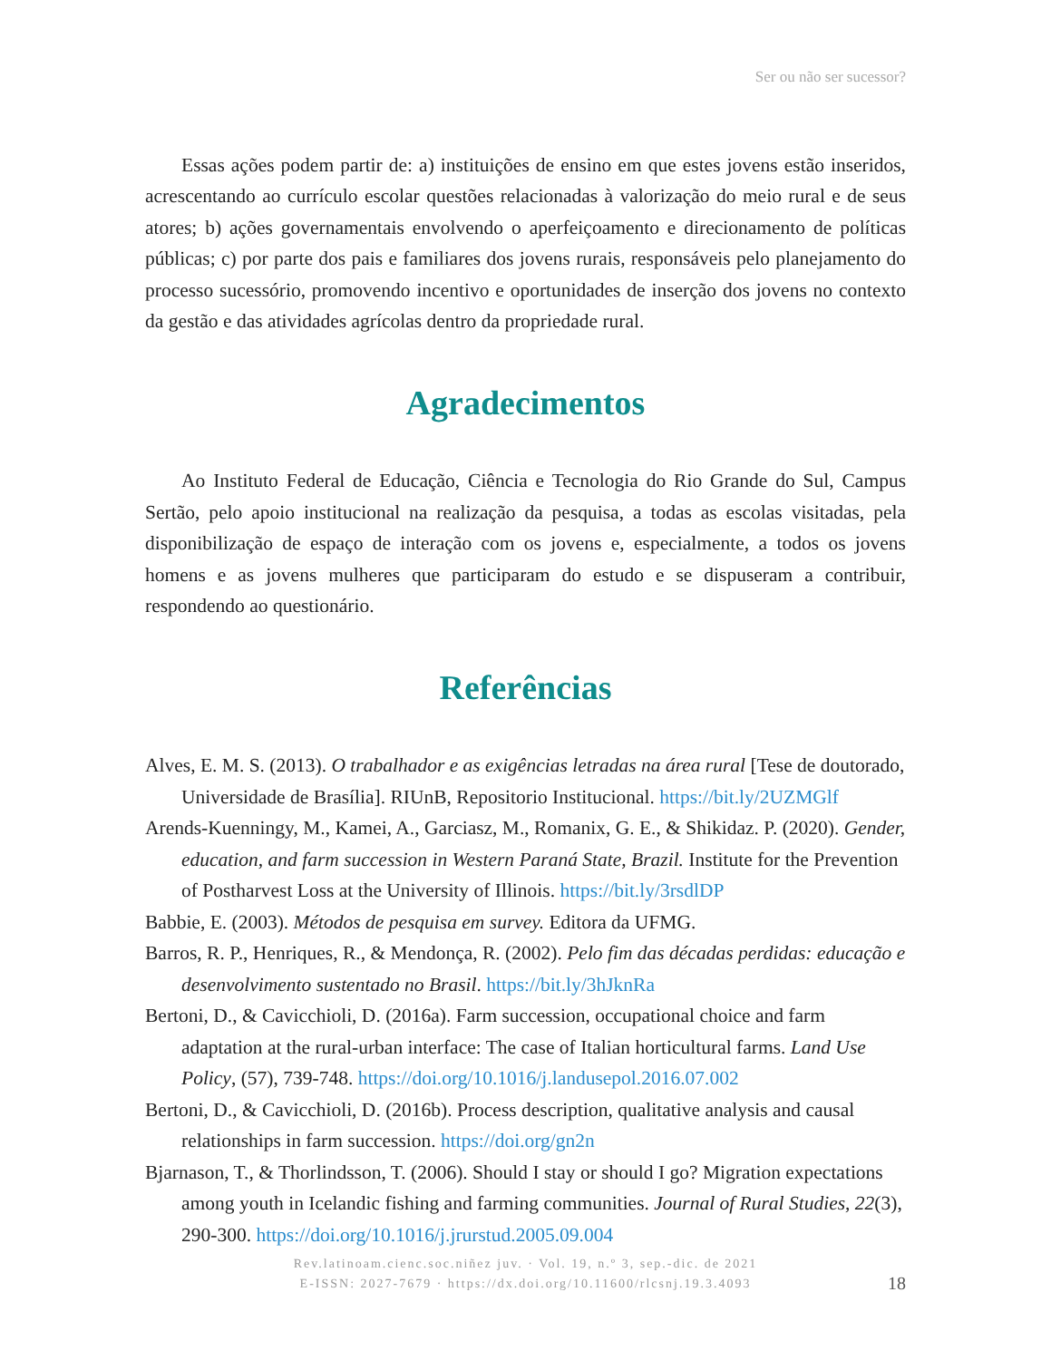Ser ou não ser sucessor?
Essas ações podem partir de: a) instituições de ensino em que estes jovens estão inseridos, acrescentando ao currículo escolar questões relacionadas à valorização do meio rural e de seus atores; b) ações governamentais envolvendo o aperfeiçoamento e direcionamento de políticas públicas; c) por parte dos pais e familiares dos jovens rurais, responsáveis pelo planejamento do processo sucessório, promovendo incentivo e oportunidades de inserção dos jovens no contexto da gestão e das atividades agrícolas dentro da propriedade rural.
Agradecimentos
Ao Instituto Federal de Educação, Ciência e Tecnologia do Rio Grande do Sul, Campus Sertão, pelo apoio institucional na realização da pesquisa, a todas as escolas visitadas, pela disponibilização de espaço de interação com os jovens e, especialmente, a todos os jovens homens e as jovens mulheres que participaram do estudo e se dispuseram a contribuir, respondendo ao questionário.
Referências
Alves, E. M. S. (2013). O trabalhador e as exigências letradas na área rural [Tese de doutorado, Universidade de Brasília]. RIUnB, Repositorio Institucional. https://bit.ly/2UZMGlf
Arends-Kuenningy, M., Kamei, A., Garciasz, M., Romanix, G. E., & Shikidaz. P. (2020). Gender, education, and farm succession in Western Paraná State, Brazil. Institute for the Prevention of Postharvest Loss at the University of Illinois. https://bit.ly/3rsdlDP
Babbie, E. (2003). Métodos de pesquisa em survey. Editora da UFMG.
Barros, R. P., Henriques, R., & Mendonça, R. (2002). Pelo fim das décadas perdidas: educação e desenvolvimento sustentado no Brasil. https://bit.ly/3hJknRa
Bertoni, D., & Cavicchioli, D. (2016a). Farm succession, occupational choice and farm adaptation at the rural-urban interface: The case of Italian horticultural farms. Land Use Policy, (57), 739-748. https://doi.org/10.1016/j.landusepol.2016.07.002
Bertoni, D., & Cavicchioli, D. (2016b). Process description, qualitative analysis and causal relationships in farm succession. https://doi.org/gn2n
Bjarnason, T., & Thorlindsson, T. (2006). Should I stay or should I go? Migration expectations among youth in Icelandic fishing and farming communities. Journal of Rural Studies, 22(3), 290-300. https://doi.org/10.1016/j.jrurstud.2005.09.004
Rev.latinoam.cienc.soc.niñez juv. · Vol. 19, n.º 3, sep.-dic. de 2021
E-ISSN: 2027-7679 · https://dx.doi.org/10.11600/rlcsnj.19.3.4093
18